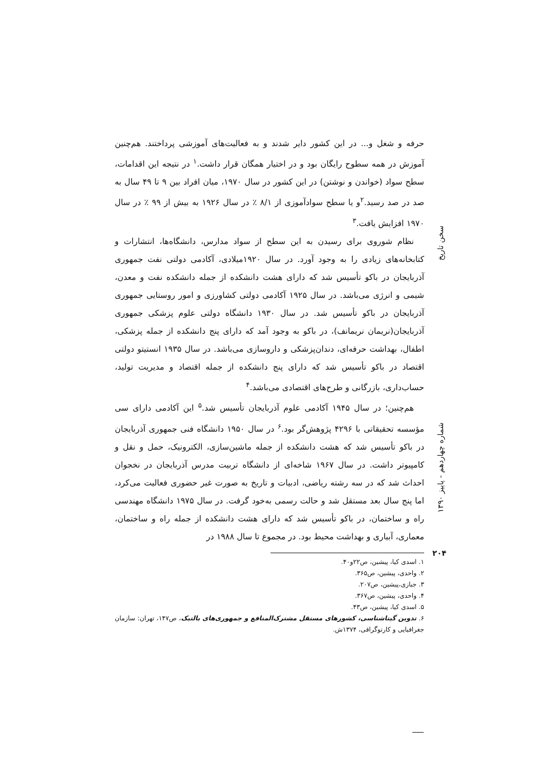حرفه و شغل و... در این کشور دایر شدند و به فعالیت‌های آموزشی پرداختند. هم‌چنین آموزش در همه سطوح رایگان بود و در اختیار همگان قرار داشت.<sup>۱</sup> در نتیجه این اقدامات، سطح سواد (خواندن و نوشتن) در این کشور در سال ۱۹۷۰، میان افراد بین ۹ تا ۴۹ سال به صد در صد رسید.<sup>۲</sup>و یا سطح سوادآموزی از ۸/۱ ٪ در سال ۱۹۲۶ به بیش از ۹۹ ٪ در سال ۱۹۷۰ افزایش یافت.<sup>۳</sup>
نظام شوروی برای رسیدن به این سطح از سواد مدارس، دانشگاه‌ها، انتشارات و کتابخانه‌های زیادی را به وجود آورد. در سال ۱۹۲۰میلادی، آکادمی دولتی نفت جمهوری آذربایجان در باکو تأسیس شد که دارای هشت دانشکده از جمله دانشکده نفت و معدن، شیمی و انرژی می‌باشد. در سال ۱۹۲۵ آکادمی دولتی کشاورزی و امور روستایی جمهوری آذربایجان در باکو تأسیس شد. در سال ۱۹۳۰ دانشگاه دولتی علوم پزشکی جمهوری آذربایجان(نریمان نریمانف)، در باکو به وجود آمد که دارای پنج دانشکده از جمله پزشکی، اطفال، بهداشت حرفه‌ای، دندان‌پزشکی و داروسازی می‌باشد. در سال ۱۹۳۵ انستیتو دولتی اقتصاد در باکو تأسیس شد که دارای پنج دانشکده از جمله اقتصاد و مدیریت تولید، حساب‌داری، بازرگانی و طرح‌های اقتصادی می‌باشد.<sup>۴</sup>
هم‌چنین؛ در سال ۱۹۴۵ آکادمی علوم آذربایجان تأسیس شد.<sup>۵</sup> این آکادمی دارای سی مؤسسه تحقیقاتی با ۴۲۹۶ پژوهش‌گر بود.<sup>۶</sup> در سال ۱۹۵۰ دانشگاه فنی جمهوری آذربایجان در باکو تأسیس شد که هشت دانشکده از جمله ماشین‌سازی، الکترونیک، حمل و نقل و کامپیوتر داشت. در سال ۱۹۶۷ شاخه‌ای از دانشگاه تربیت مدرس آذربایجان در نخجوان احداث شد که در سه رشته ریاضی، ادبیات و تاریخ به صورت غیر حضوری فعالیت می‌کرد، اما پنج سال بعد مستقل شد و حالت رسمی به‌خود گرفت. در سال ۱۹۷۵ دانشگاه مهندسی راه و ساختمان، در باکو تأسیس شد که دارای هشت دانشکده از جمله راه و ساختمان، معماری، آبیاری و بهداشت محیط بود. در مجموع تا سال ۱۹۸۸ در
۱. اسدی کیا، پیشین، ص۲۲و۴۰.
۲. واحدی، پیشین، ص۳۶۵.
۳. جبازی،پیشین، ص۲۰۷.
۴. واحدی، پیشین، ص۳۶۷.
۵. اسدی کیا، پیشین، ص۴۳.
۶. تدوین گیتاشناسی، کشورهای مستقل مشترک‌المنافع و جمهوری‌های بالتیک، ص۱۴۷، تهران: سازمان جغرافیایی و کارتوگرافی، ۱۳۷۴ش.
سخن تاریخ
شماره چهاردهم - پاییز ۱۳۹۰
۲۰۴